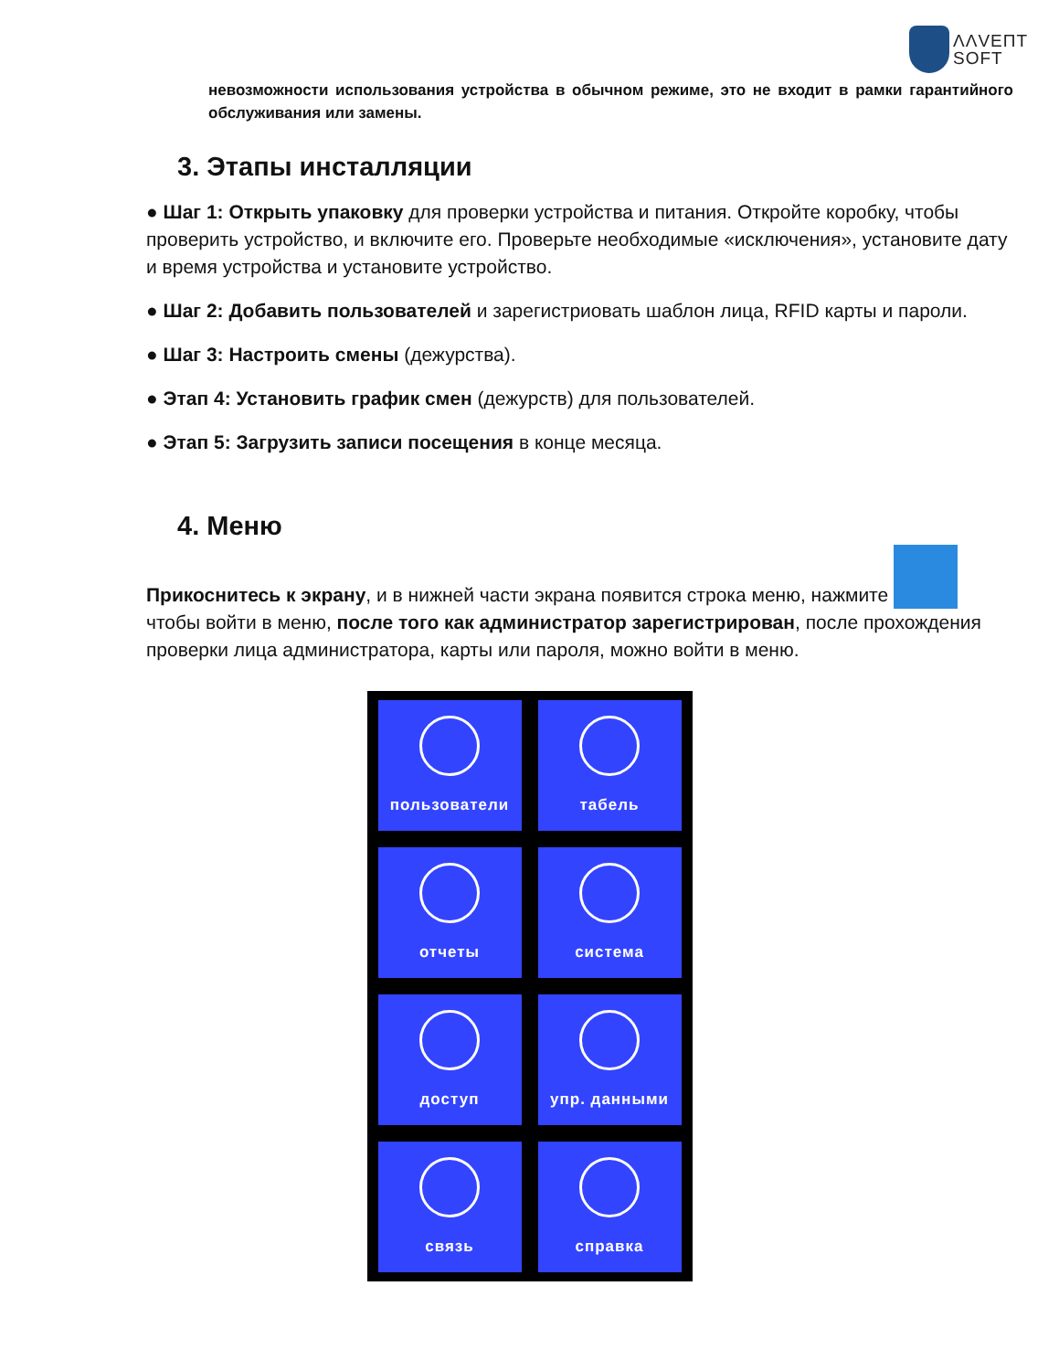ΛΛVEПТ
SOFТ
невозможности использования устройства в обычном режиме, это не входит в рамки гарантийного обслуживания или замены.
3. Этапы инсталляции
● Шаг 1: Открыть упаковку для проверки устройства и питания. Откройте коробку, чтобы проверить устройство, и включите его. Проверьте необходимые «исключения», установите дату и время устройства и установите устройство.
● Шаг 2: Добавить пользователей и зарегистриовать шаблон лица, RFID карты и пароли.
● Шаг 3: Настроить смены (дежурства).
● Этап 4: Установить график смен (дежурств) для пользователей.
● Этап 5: Загрузить записи посещения в конце месяца.
4. Меню
Прикоснитесь к экрану, и в нижней части экрана появится строка меню, нажмите чтобы войти в меню, после того как администратор зарегистрирован, после прохождения проверки лица администратора, карты или пароля, можно войти в меню.
пользователи
табель
отчеты
система
доступ
упр. данными
связь
справка